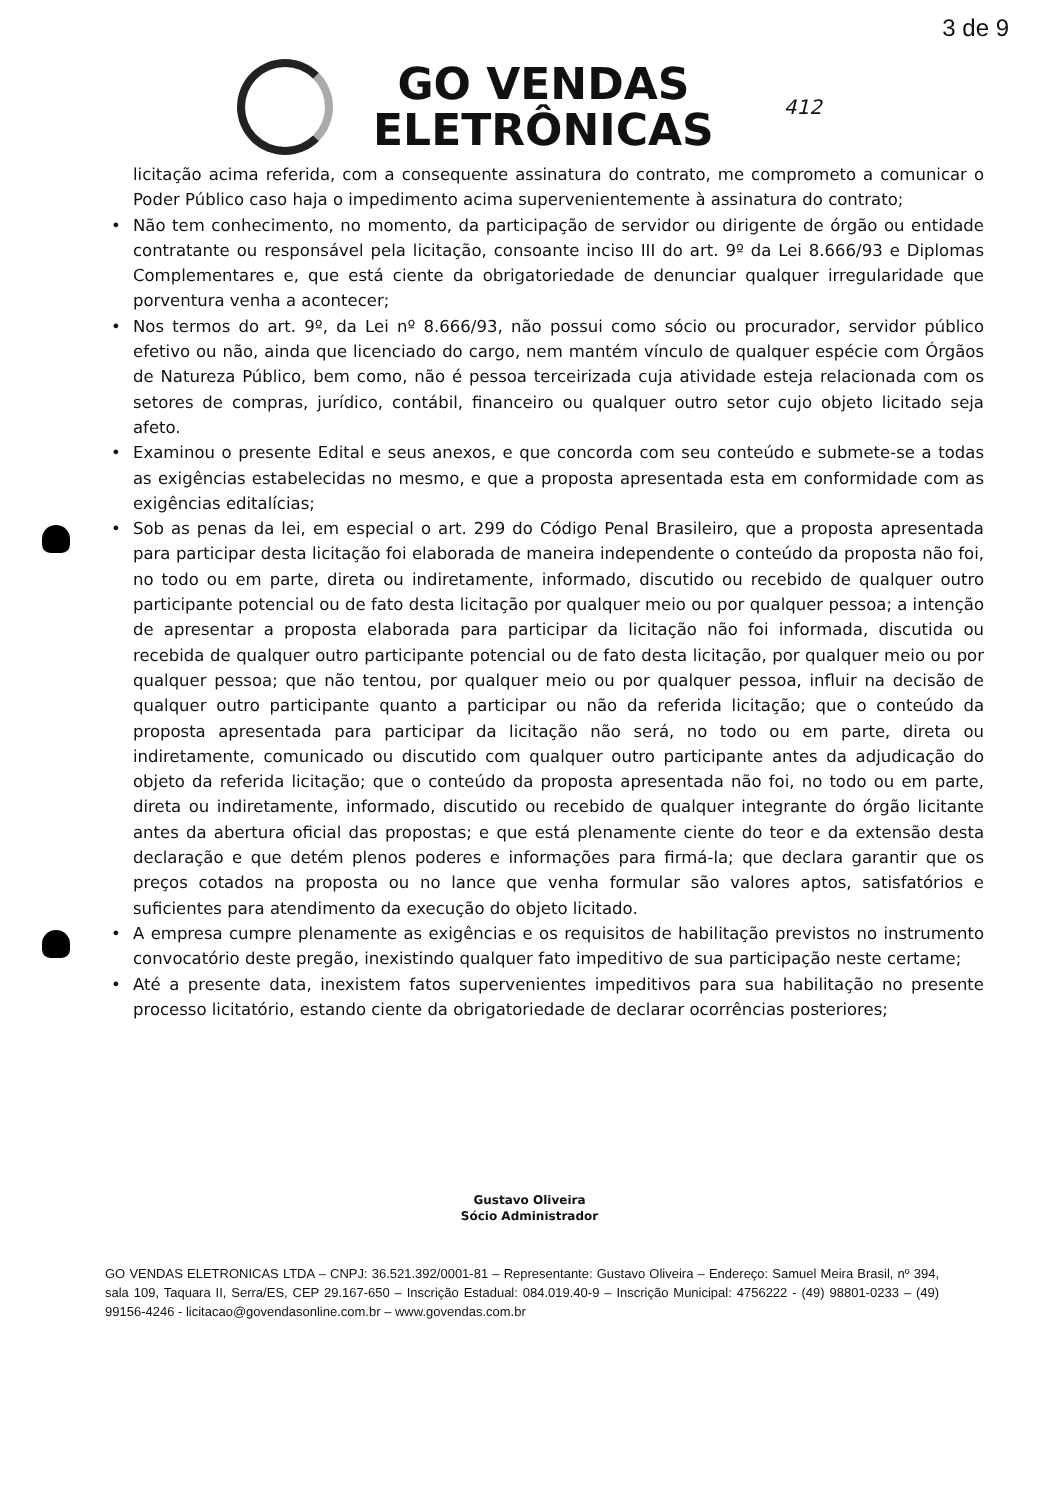3 de 9
GO VENDAS
ELETRÔNICAS
412
licitação acima referida, com a consequente assinatura do contrato, me comprometo a comunicar o Poder Público caso haja o impedimento acima supervenientemente à assinatura do contrato;
• Não tem conhecimento, no momento, da participação de servidor ou dirigente de órgão ou entidade contratante ou responsável pela licitação, consoante inciso III do art. 9º da Lei 8.666/93 e Diplomas Complementares e, que está ciente da obrigatoriedade de denunciar qualquer irregularidade que porventura venha a acontecer;
• Nos termos do art. 9º, da Lei nº 8.666/93, não possui como sócio ou procurador, servidor público efetivo ou não, ainda que licenciado do cargo, nem mantém vínculo de qualquer espécie com Órgãos de Natureza Público, bem como, não é pessoa terceirizada cuja atividade esteja relacionada com os setores de compras, jurídico, contábil, financeiro ou qualquer outro setor cujo objeto licitado seja afeto.
• Examinou o presente Edital e seus anexos, e que concorda com seu conteúdo e submete-se a todas as exigências estabelecidas no mesmo, e que a proposta apresentada esta em conformidade com as exigências editalícias;
• Sob as penas da lei, em especial o art. 299 do Código Penal Brasileiro, que a proposta apresentada para participar desta licitação foi elaborada de maneira independente o conteúdo da proposta não foi, no todo ou em parte, direta ou indiretamente, informado, discutido ou recebido de qualquer outro participante potencial ou de fato desta licitação por qualquer meio ou por qualquer pessoa; a intenção de apresentar a proposta elaborada para participar da licitação não foi informada, discutida ou recebida de qualquer outro participante potencial ou de fato desta licitação, por qualquer meio ou por qualquer pessoa; que não tentou, por qualquer meio ou por qualquer pessoa, influir na decisão de qualquer outro participante quanto a participar ou não da referida licitação; que o conteúdo da proposta apresentada para participar da licitação não será, no todo ou em parte, direta ou indiretamente, comunicado ou discutido com qualquer outro participante antes da adjudicação do objeto da referida licitação; que o conteúdo da proposta apresentada não foi, no todo ou em parte, direta ou indiretamente, informado, discutido ou recebido de qualquer integrante do órgão licitante antes da abertura oficial das propostas; e que está plenamente ciente do teor e da extensão desta declaração e que detém plenos poderes e informações para firmá-la; que declara garantir que os preços cotados na proposta ou no lance que venha formular são valores aptos, satisfatórios e suficientes para atendimento da execução do objeto licitado.
• A empresa cumpre plenamente as exigências e os requisitos de habilitação previstos no instrumento convocatório deste pregão, inexistindo qualquer fato impeditivo de sua participação neste certame;
• Até a presente data, inexistem fatos supervenientes impeditivos para sua habilitação no presente processo licitatório, estando ciente da obrigatoriedade de declarar ocorrências posteriores;
Gustavo Oliveira
Sócio Administrador
GO VENDAS ELETRONICAS LTDA – CNPJ: 36.521.392/0001-81 – Representante: Gustavo Oliveira – Endereço: Samuel Meira Brasil, nº 394, sala 109, Taquara II, Serra/ES, CEP 29.167-650 – Inscrição Estadual: 084.019.40-9 – Inscrição Municipal: 4756222 - (49) 98801-0233 – (49) 99156-4246 - licitacao@govendasonline.com.br – www.govendas.com.br